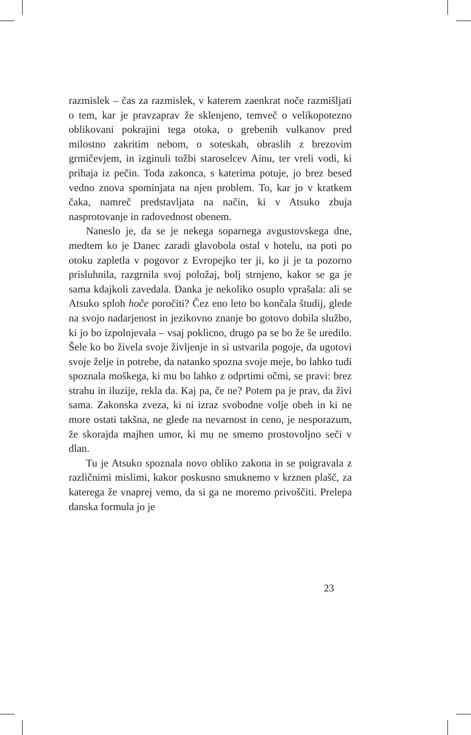razmislek – čas za razmislek, v katerem zaenkrat noče razmišljati o tem, kar je pravzaprav že sklenjeno, temveč o velikopotezno oblikovani pokrajini tega otoka, o grebenih vulkanov pred milostno zakritim nebom, o soteskah, obraslih z brezovim grmičevjem, in izginuli tožbi staroselcev Ainu, ter vreli vodi, ki prihaja iz pečin. Toda zakonca, s katerima potuje, jo brez besed vedno znova spominjata na njen problem. To, kar jo v kratkem čaka, namreč predstavljata na način, ki v Atsuko zbuja nasprotovanje in radovednost obenem.
Naneslo je, da se je nekega soparnega avgustovskega dne, medtem ko je Danec zaradi glavobola ostal v hotelu, na poti po otoku zapletla v pogovor z Evropejko ter ji, ko ji je ta pozorno prisluhnila, razgrnila svoj položaj, bolj strnjeno, kakor se ga je sama kdajkoli zavedala. Danka je nekoliko osuplo vprašala: ali se Atsuko sploh hoče poročiti? Čez eno leto bo končala študij, glede na svojo nadarjenost in jezikovno znanje bo gotovo dobila službo, ki jo bo izpolnjevala – vsaj poklicno, drugo pa se bo že še uredilo. Šele ko bo živela svoje življenje in si ustvarila pogoje, da ugotovi svoje želje in potrebe, da natanko spozna svoje meje, bo lahko tudi spoznala moškega, ki mu bo lahko z odprtimi očmi, se pravi: brez strahu in iluzije, rekla da. Kaj pa, če ne? Potem pa je prav, da živi sama. Zakonska zveza, ki ni izraz svobodne volje obeh in ki ne more ostati takšna, ne glede na nevarnost in ceno, je nesporazum, že skorajda majhen umor, ki mu ne smemo prostovoljno seči v dlan.
Tu je Atsuko spoznala novo obliko zakona in se poigravala z različnimi mislimi, kakor poskusno smuknemo v krznen plašč, za katerega že vnaprej vemo, da si ga ne moremo privoščiti. Prelepa danska formula jo je
23